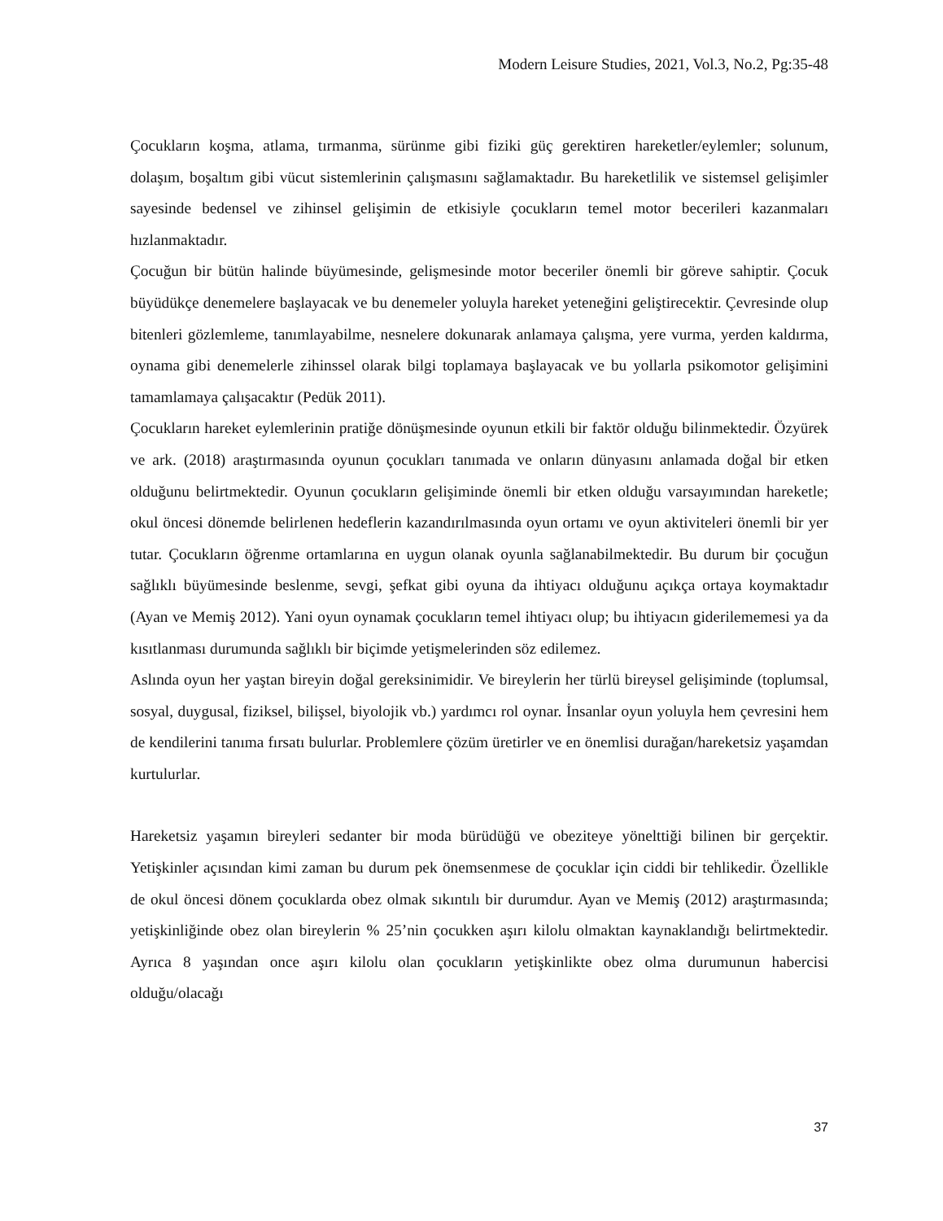Modern Leisure Studies, 2021, Vol.3, No.2, Pg:35-48
Çocukların koşma, atlama, tırmanma, sürünme gibi fiziki güç gerektiren hareketler/eylemler; solunum, dolaşım, boşaltım gibi vücut sistemlerinin çalışmasını sağlamaktadır. Bu hareketlilik ve sistemsel gelişimler sayesinde bedensel ve zihinsel gelişimin de etkisiyle çocukların temel motor becerileri kazanmaları hızlanmaktadır.
Çocuğun bir bütün halinde büyümesinde, gelişmesinde motor beceriler önemli bir göreve sahiptir. Çocuk büyüdükçe denemelere başlayacak ve bu denemeler yoluyla hareket yeteneğini geliştirecektir. Çevresinde olup bitenleri gözlemleme, tanımlayabilme, nesnelere dokunarak anlamaya çalışma, yere vurma, yerden kaldırma, oynama gibi denemelerle zihinssel olarak bilgi toplamaya başlayacak ve bu yollarla psikomotor gelişimini tamamlamaya çalışacaktır (Pedük 2011).
Çocukların hareket eylemlerinin pratiğe dönüşmesinde oyunun etkili bir faktör olduğu bilinmektedir. Özyürek ve ark. (2018) araştırmasında oyunun çocukları tanımada ve onların dünyasını anlamada doğal bir etken olduğunu belirtmektedir. Oyunun çocukların gelişiminde önemli bir etken olduğu varsayımından hareketle; okul öncesi dönemde belirlenen hedeflerin kazandırılmasında oyun ortamı ve oyun aktiviteleri önemli bir yer tutar. Çocukların öğrenme ortamlarına en uygun olanak oyunla sağlanabilmektedir. Bu durum bir çocuğun sağlıklı büyümesinde beslenme, sevgi, şefkat gibi oyuna da ihtiyacı olduğunu açıkça ortaya koymaktadır (Ayan ve Memiş 2012). Yani oyun oynamak çocukların temel ihtiyacı olup; bu ihtiyacın giderilememesi ya da kısıtlanması durumunda sağlıklı bir biçimde yetişmelerinden söz edilemez.
Aslında oyun her yaştan bireyin doğal gereksinimidir. Ve bireylerin her türlü bireysel gelişiminde (toplumsal, sosyal, duygusal, fiziksel, bilişsel, biyolojik vb.) yardımcı rol oynar. İnsanlar oyun yoluyla hem çevresini hem de kendilerini tanıma fırsatı bulurlar. Problemlere çözüm üretirler ve en önemlisi durağan/hareketsiz yaşamdan kurtulurlar.
Hareketsiz yaşamın bireyleri sedanter bir moda bürüdüğü ve obeziteye yönelttiği bilinen bir gerçektir. Yetişkinler açısından kimi zaman bu durum pek önemsenmese de çocuklar için ciddi bir tehlikedir. Özellikle de okul öncesi dönem çocuklarda obez olmak sıkıntılı bir durumdur. Ayan ve Memiş (2012) araştırmasında; yetişkinliğinde obez olan bireylerin % 25’nin çocukken aşırı kilolu olmaktan kaynaklandığı belirtmektedir. Ayrıca 8 yaşından once aşırı kilolu olan çocukların yetişkinlikte obez olma durumunun habercisi olduğu/olacağı
37